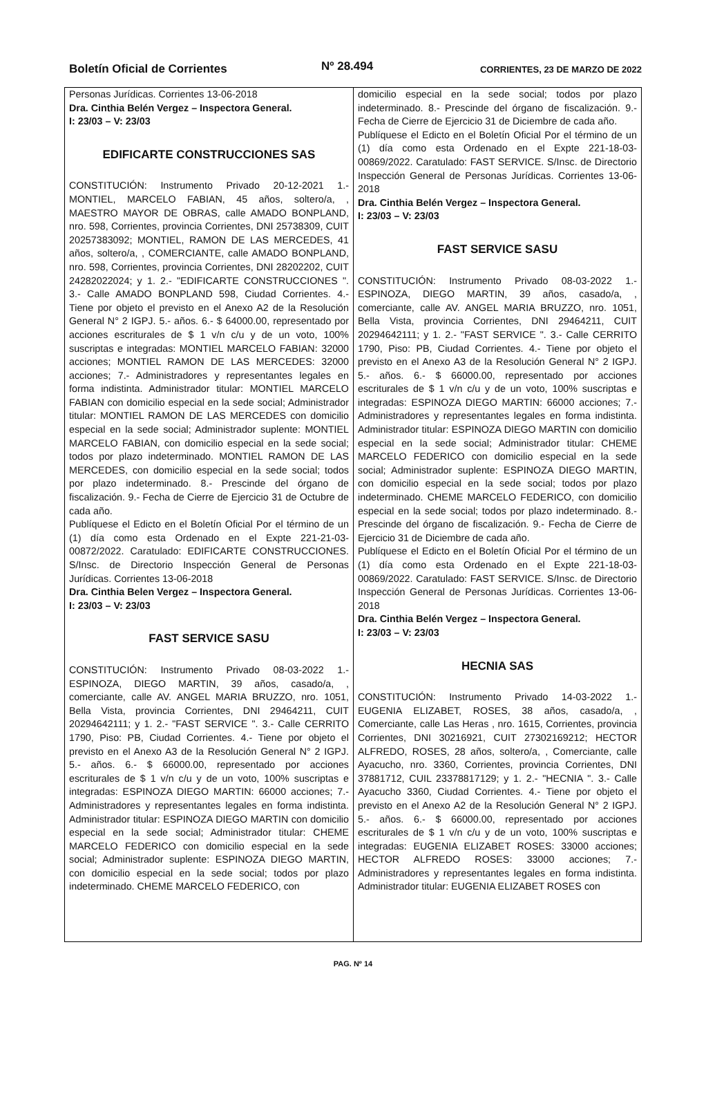Boletín Oficial de Corrientes Nº 28.494 CORRIENTES, 23 DE MARZO DE 2022
Personas Jurídicas. Corrientes 13-06-2018
Dra. Cinthia Belén Vergez – Inspectora General.
I: 23/03 – V: 23/03
EDIFICARTE CONSTRUCCIONES SAS
CONSTITUCIÓN: Instrumento Privado 20-12-2021 1.- MONTIEL, MARCELO FABIAN, 45 años, soltero/a, , MAESTRO MAYOR DE OBRAS, calle AMADO BONPLAND, nro. 598, Corrientes, provincia Corrientes, DNI 25738309, CUIT 20257383092; MONTIEL, RAMON DE LAS MERCEDES, 41 años, soltero/a, , COMERCIANTE, calle AMADO BONPLAND, nro. 598, Corrientes, provincia Corrientes, DNI 28202202, CUIT 24282022024; y 1. 2.- "EDIFICARTE CONSTRUCCIONES ". 3.- Calle AMADO BONPLAND 598, Ciudad Corrientes. 4.- Tiene por objeto el previsto en el Anexo A2 de la Resolución General N° 2 IGPJ. 5.- años. 6.- $ 64000.00, representado por acciones escriturales de $ 1 v/n c/u y de un voto, 100% suscriptas e integradas: MONTIEL MARCELO FABIAN: 32000 acciones; MONTIEL RAMON DE LAS MERCEDES: 32000 acciones; 7.- Administradores y representantes legales en forma indistinta. Administrador titular: MONTIEL MARCELO FABIAN con domicilio especial en la sede social; Administrador titular: MONTIEL RAMON DE LAS MERCEDES con domicilio especial en la sede social; Administrador suplente: MONTIEL MARCELO FABIAN, con domicilio especial en la sede social; todos por plazo indeterminado. MONTIEL RAMON DE LAS MERCEDES, con domicilio especial en la sede social; todos por plazo indeterminado. 8.- Prescinde del órgano de fiscalización. 9.- Fecha de Cierre de Ejercicio 31 de Octubre de cada año.
Publíquese el Edicto en el Boletín Oficial Por el término de un (1) día como esta Ordenado en el Expte 221-21-03-00872/2022. Caratulado: EDIFICARTE CONSTRUCCIONES. S/Insc. de Directorio Inspección General de Personas Jurídicas. Corrientes 13-06-2018
Dra. Cinthia Belen Vergez – Inspectora General.
I: 23/03 – V: 23/03
FAST SERVICE SASU
CONSTITUCIÓN: Instrumento Privado 08-03-2022 1.- ESPINOZA, DIEGO MARTIN, 39 años, casado/a, , comerciante, calle AV. ANGEL MARIA BRUZZO, nro. 1051, Bella Vista, provincia Corrientes, DNI 29464211, CUIT 20294642111; y 1. 2.- "FAST SERVICE ". 3.- Calle CERRITO 1790, Piso: PB, Ciudad Corrientes. 4.- Tiene por objeto el previsto en el Anexo A3 de la Resolución General N° 2 IGPJ. 5.- años. 6.- $ 66000.00, representado por acciones escriturales de $ 1 v/n c/u y de un voto, 100% suscriptas e integradas: ESPINOZA DIEGO MARTIN: 66000 acciones; 7.- Administradores y representantes legales en forma indistinta. Administrador titular: ESPINOZA DIEGO MARTIN con domicilio especial en la sede social; Administrador titular: CHEME MARCELO FEDERICO con domicilio especial en la sede social; Administrador suplente: ESPINOZA DIEGO MARTIN, con domicilio especial en la sede social; todos por plazo indeterminado. CHEME MARCELO FEDERICO, con
domicilio especial en la sede social; todos por plazo indeterminado. 8.- Prescinde del órgano de fiscalización. 9.- Fecha de Cierre de Ejercicio 31 de Diciembre de cada año.
Publíquese el Edicto en el Boletín Oficial Por el término de un (1) día como esta Ordenado en el Expte 221-18-03-00869/2022. Caratulado: FAST SERVICE. S/Insc. de Directorio Inspección General de Personas Jurídicas. Corrientes 13-06-2018
Dra. Cinthia Belén Vergez – Inspectora General.
I: 23/03 – V: 23/03
FAST SERVICE SASU
CONSTITUCIÓN: Instrumento Privado 08-03-2022 1.- ESPINOZA, DIEGO MARTIN, 39 años, casado/a, , comerciante, calle AV. ANGEL MARIA BRUZZO, nro. 1051, Bella Vista, provincia Corrientes, DNI 29464211, CUIT 20294642111; y 1. 2.- "FAST SERVICE ". 3.- Calle CERRITO 1790, Piso: PB, Ciudad Corrientes. 4.- Tiene por objeto el previsto en el Anexo A3 de la Resolución General N° 2 IGPJ. 5.- años. 6.- $ 66000.00, representado por acciones escriturales de $ 1 v/n c/u y de un voto, 100% suscriptas e integradas: ESPINOZA DIEGO MARTIN: 66000 acciones; 7.- Administradores y representantes legales en forma indistinta. Administrador titular: ESPINOZA DIEGO MARTIN con domicilio especial en la sede social; Administrador titular: CHEME MARCELO FEDERICO con domicilio especial en la sede social; Administrador suplente: ESPINOZA DIEGO MARTIN, con domicilio especial en la sede social; todos por plazo indeterminado. CHEME MARCELO FEDERICO, con domicilio especial en la sede social; todos por plazo indeterminado. 8.- Prescinde del órgano de fiscalización. 9.- Fecha de Cierre de Ejercicio 31 de Diciembre de cada año.
Publíquese el Edicto en el Boletín Oficial Por el término de un (1) día como esta Ordenado en el Expte 221-18-03-00869/2022. Caratulado: FAST SERVICE. S/Insc. de Directorio Inspección General de Personas Jurídicas. Corrientes 13-06-2018
Dra. Cinthia Belén Vergez – Inspectora General.
I: 23/03 – V: 23/03
HECNIA SAS
CONSTITUCIÓN: Instrumento Privado 14-03-2022 1.- EUGENIA ELIZABET, ROSES, 38 años, casado/a, , Comerciante, calle Las Heras , nro. 1615, Corrientes, provincia Corrientes, DNI 30216921, CUIT 27302169212; HECTOR ALFREDO, ROSES, 28 años, soltero/a, , Comerciante, calle Ayacucho, nro. 3360, Corrientes, provincia Corrientes, DNI 37881712, CUIL 23378817129; y 1. 2.- "HECNIA ". 3.- Calle Ayacucho 3360, Ciudad Corrientes. 4.- Tiene por objeto el previsto en el Anexo A2 de la Resolución General N° 2 IGPJ. 5.- años. 6.- $ 66000.00, representado por acciones escriturales de $ 1 v/n c/u y de un voto, 100% suscriptas e integradas: EUGENIA ELIZABET ROSES: 33000 acciones; HECTOR ALFREDO ROSES: 33000 acciones; 7.- Administradores y representantes legales en forma indistinta. Administrador titular: EUGENIA ELIZABET ROSES con
PAG. Nº 14